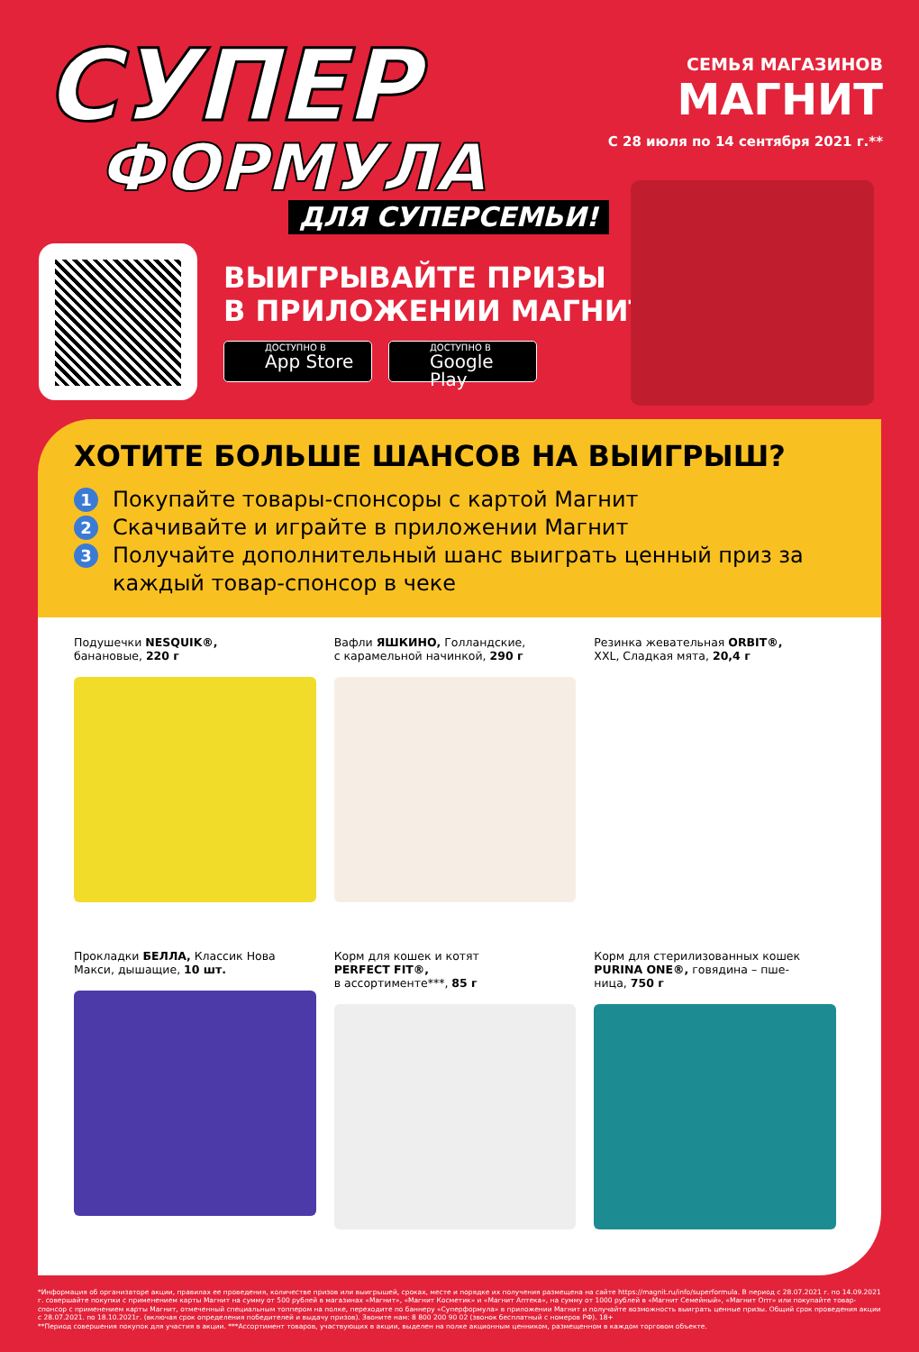СУПЕР
ФОРМУЛА
ДЛЯ СУПЕРСЕМЬИ!
СЕМЬЯ МАГАЗИНОВ
МАГНИТ
С 28 июля по 14 сентября 2021 г.**
ВЫИГРЫВАЙТЕ ПРИЗЫ
В ПРИЛОЖЕНИИ МАГНИТ*
ДОСТУПНО В
App Store
ДОСТУПНО В
Google Play
ХОТИТЕ БОЛЬШЕ ШАНСОВ НА ВЫИГРЫШ?
1 Покупайте товары-спонсоры с картой Магнит
2 Скачивайте и играйте в приложении Магнит
3 Получайте дополнительный шанс выиграть ценный приз за каждый товар-спонсор в чеке
Подушечки NESQUIK®,
банановые, 220 г
Вафли ЯШКИНО, Голландские,
с карамельной начинкой, 290 г
Резинка жевательная ORBIT®,
XXL, Сладкая мята, 20,4 г
Прокладки БЕЛЛА, Классик Нова
Макси, дышащие, 10 шт.
Корм для кошек и котят
PERFECT FIT®,
в ассортименте***, 85 г
Корм для стерилизованных кошек
PURINA ONE®, говядина – пше-
ница, 750 г
*Информация об организаторе акции, правилах ее проведения, количестве призов или выигрышей, сроках, месте и порядке их получения размещена на сайте https://magnit.ru/info/superformula. В период с 28.07.2021 г. по 14.09.2021 г. совершайте покупки с применением карты Магнит на сумму от 500 рублей в магазинах «Магнит», «Магнит Косметик» и «Магнит Аптека», на сумму от 1000 рублей в «Магнит Семейный», «Магнит Опт» или покупайте товар-спонсор с применением карты Магнит, отмеченный специальным топпером на полке, переходите по баннеру «Суперформула» в приложении Магнит и получайте возможность выиграть ценные призы. Общий срок проведения акции с 28.07.2021. по 18.10.2021г. (включая срок определения победителей и выдачу призов). Звоните нам: 8 800 200 90 02 (звонок бесплатный с номеров РФ). 18+
**Период совершения покупок для участия в акции. ***Ассортимент товаров, участвующих в акции, выделен на полке акционным ценником, размещенном в каждом торговом объекте.